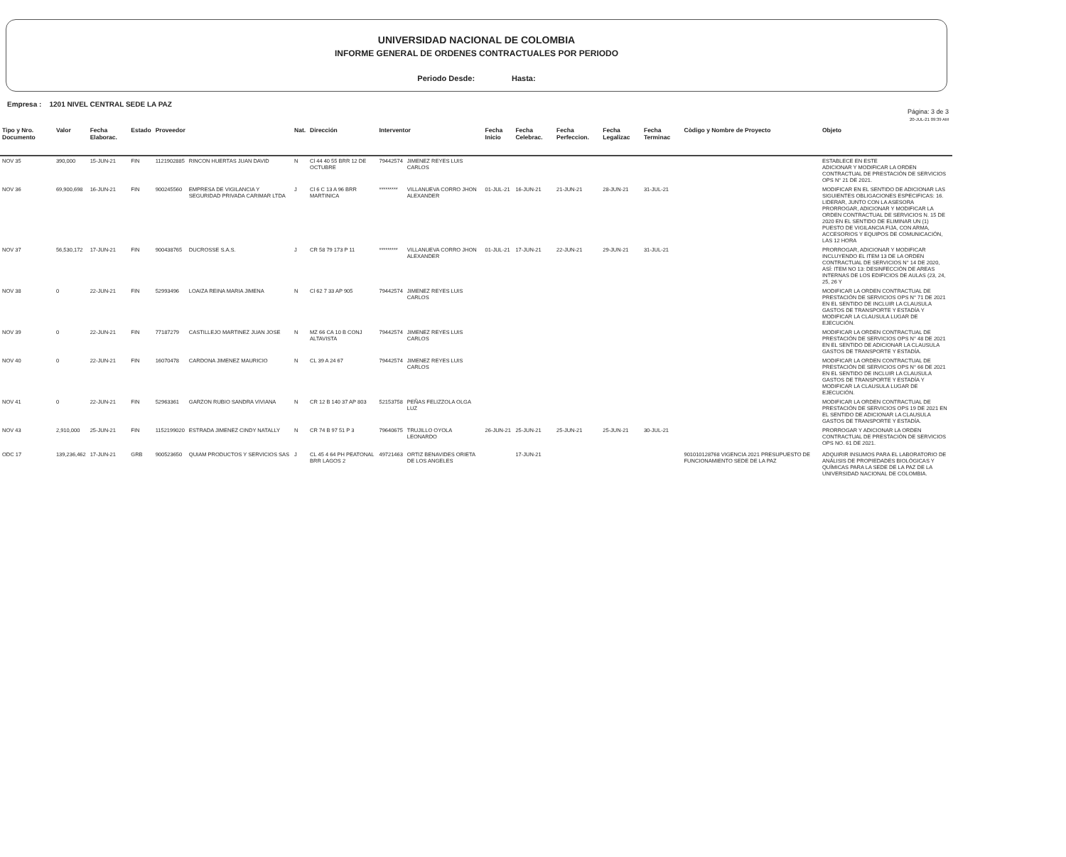UNIVERSIDAD NACIONAL DE COLOMBIA
INFORME GENERAL DE ORDENES CONTRACTUALES POR PERIODO
Periodo Desde: Hasta:
Empresa : 1201 NIVEL CENTRAL SEDE LA PAZ
Página: 3 de 3
20-JUL-21 09:39 AM
| Tipo y Nro. Documento | Valor | Fecha Elaborac. | Estado | Proveedor | | Nat. | Dirección | Interventor | | Fecha Inicio | Fecha Celebrac. | Fecha Perfeccion. | Fecha Legalizac | Fecha Terminac | Còdigo y Nombre de Proyecto | Objeto |
| --- | --- | --- | --- | --- | --- | --- | --- | --- | --- | --- | --- | --- | --- | --- | --- | --- |
| NOV 35 | 390,000 | 15-JUN-21 | FIN | 1121902885 | RINCON HUERTAS JUAN DAVID | N | Cl 44 40 55 BRR 12 DE OCTUBRE | 79442574 | JIMENEZ REYES LUIS CARLOS | | | | | | | ESTABLECE EN ESTE ADICIONAR Y MODIFICAR LA ORDEN CONTRACTUAL DE PRESTACIÓN DE SERVICIOS OPS N° 21 DE 2021. |
| NOV 36 | 69,900,698 | 16-JUN-21 | FIN | 900245560 | EMPRESA DE VIGILANCIA Y SEGURIDAD PRIVADA CARIMAR LTDA | J | Cl 6 C 13 A 96 BRR MARTINICA | ********* | VILLANUEVA CORRO JHON ALEXANDER | 01-JUL-21 | 16-JUN-21 | 21-JUN-21 | 28-JUN-21 | 31-JUL-21 | | MODIFICAR EN EL SENTIDO DE ADICIONAR LAS SIGUIENTES OBLIGACIONES ESPECIFICAS: 16. LIDERAR, JUNTO CON LA ASESORA PRORROGAR, ADICIONAR Y MODIFICAR LA ORDEN CONTRACTUAL DE SERVICIOS N. 15 DE 2020 EN EL SENTIDO DE ELIMINAR UN (1) PUESTO DE VIGILANCIA FIJA, CON ARMA, ACCESORIOS Y EQUIPOS DE COMUNICACIÓN, LAS 12 HORA |
| NOV 37 | 56,530,172 | 17-JUN-21 | FIN | 900438765 | DUCROSSE S.A.S. | J | CR 58 79 173 P 11 | ********* | VILLANUEVA CORRO JHON ALEXANDER | 01-JUL-21 | 17-JUN-21 | 22-JUN-21 | 29-JUN-21 | 31-JUL-21 | | PRORROGAR, ADICIONAR Y MODIFICAR INCLUYENDO EL ITEM 13 DE LA ORDEN CONTRACTUAL DE SERVICIOS N° 14 DE 2020, ASÍ: ITEM NO 13: DESINFECCIÓN DE AREAS INTERNAS DE LOS EDIFICIOS DE AULAS (23, 24, 25, 26 Y |
| NOV 38 | 0 | 22-JUN-21 | FIN | 52993496 | LOAIZA REINA MARIA JIMENA | N | Cl 62 7 33 AP 905 | 79442574 | JIMENEZ REYES LUIS CARLOS | | | | | | | MODIFICAR LA ORDEN CONTRACTUAL DE PRESTACIÓN DE SERVICIOS OPS N° 71 DE 2021 EN EL SENTIDO DE INCLUIR LA CLAUSULA GASTOS DE TRANSPORTE Y ESTADÍA Y MODIFICAR LA CLAUSULA LUGAR DE EJECUCIÓN. |
| NOV 39 | 0 | 22-JUN-21 | FIN | 77187279 | CASTILLEJO MARTINEZ JUAN JOSE | N | MZ 66 CA 10 B CONJ ALTAVISTA | 79442574 | JIMENEZ REYES LUIS CARLOS | | | | | | | MODIFICAR LA ORDEN CONTRACTUAL DE PRESTACIÓN DE SERVICIOS OPS N° 48 DE 2021 EN EL SENTIDO DE ADICIONAR LA CLAUSULA GASTOS DE TRANSPORTE Y ESTADÍA. |
| NOV 40 | 0 | 22-JUN-21 | FIN | 16070478 | CARDONA JIMENEZ MAURICIO | N | CL 39 A 24 67 | 79442574 | JIMENEZ REYES LUIS CARLOS | | | | | | | MODIFICAR LA ORDEN CONTRACTUAL DE PRESTACIÓN DE SERVICIOS OPS N° 66 DE 2021 EN EL SENTIDO DE INCLUIR LA CLAUSULA GASTOS DE TRANSPORTE Y ESTADÍA Y MODIFICAR LA CLAUSULA LUGAR DE EJECUCIÓN. |
| NOV 41 | 0 | 22-JUN-21 | FIN | 52963361 | GARZON RUBIO SANDRA VIVIANA | N | CR 12 B 140 37 AP 803 | 52153758 | PEÑAS FELIZZOLA OLGA LUZ | | | | | | | MODIFICAR LA ORDEN CONTRACTUAL DE PRESTACIÓN DE SERVICIOS OPS 19 DE 2021 EN EL SENTIDO DE ADICIONAR LA CLAUSULA GASTOS DE TRANSPORTE Y ESTADÍA. |
| NOV 43 | 2,910,000 | 25-JUN-21 | FIN | 1152199020 | ESTRADA JIMENEZ CINDY NATALLY | N | CR 74 B 97 51 P 3 | 79640675 | TRUJILLO OYOLA LEONARDO | 26-JUN-21 | 25-JUN-21 | 25-JUN-21 | 25-JUN-21 | 30-JUL-21 | | PRORROGAR Y ADICIONAR LA ORDEN CONTRACTUAL DE PRESTACIÓN DE SERVICIOS OPS NO. 61 DE 2021. |
| ODC 17 | 139,236,462 | 17-JUN-21 | GRB | 900523650 | QUIAM PRODUCTOS Y SERVICIOS SAS | J | CL 45 4 64 PH PEATONAL BRR LAGOS 2 | 49721463 | ORTIZ BENAVIDES ORIETA DE LOS ANGELES | | 17-JUN-21 | | | | 901010128768 VIGENCIA 2021 PRESUPUESTO DE FUNCIONAMIENTO SEDE DE LA PAZ | ADQUIRIR INSUMOS PARA EL LABORATORIO DE ANÁLISIS DE PROPIEDADES BIOLÓGICAS Y QUÍMICAS PARA LA SEDE DE LA PAZ DE LA UNIVERSIDAD NACIONAL DE COLOMBIA. |